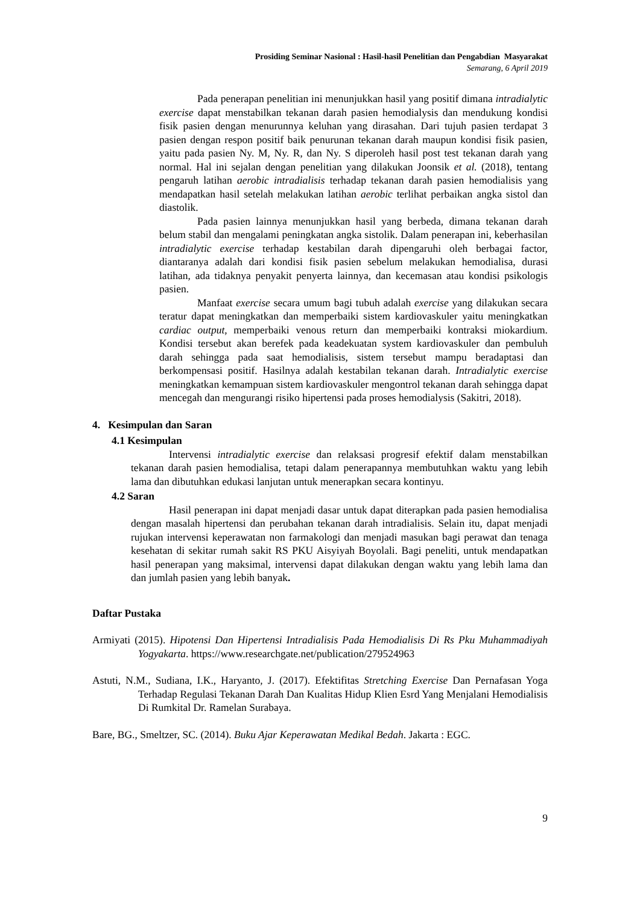Prosiding Seminar Nasional : Hasil-hasil Penelitian dan Pengabdian Masyarakat
Semarang, 6 April 2019
Pada penerapan penelitian ini menunjukkan hasil yang positif dimana intradialytic exercise dapat menstabilkan tekanan darah pasien hemodialysis dan mendukung kondisi fisik pasien dengan menurunnya keluhan yang dirasahan. Dari tujuh pasien terdapat 3 pasien dengan respon positif baik penurunan tekanan darah maupun kondisi fisik pasien, yaitu pada pasien Ny. M, Ny. R, dan Ny. S diperoleh hasil post test tekanan darah yang normal. Hal ini sejalan dengan penelitian yang dilakukan Joonsik et al. (2018), tentang pengaruh latihan aerobic intradialisis terhadap tekanan darah pasien hemodialisis yang mendapatkan hasil setelah melakukan latihan aerobic terlihat perbaikan angka sistol dan diastolik.
Pada pasien lainnya menunjukkan hasil yang berbeda, dimana tekanan darah belum stabil dan mengalami peningkatan angka sistolik. Dalam penerapan ini, keberhasilan intradialytic exercise terhadap kestabilan darah dipengaruhi oleh berbagai factor, diantaranya adalah dari kondisi fisik pasien sebelum melakukan hemodialisa, durasi latihan, ada tidaknya penyakit penyerta lainnya, dan kecemasan atau kondisi psikologis pasien.
Manfaat exercise secara umum bagi tubuh adalah exercise yang dilakukan secara teratur dapat meningkatkan dan memperbaiki sistem kardiovaskuler yaitu meningkatkan cardiac output, memperbaiki venous return dan memperbaiki kontraksi miokardium. Kondisi tersebut akan berefek pada keadekuatan system kardiovaskuler dan pembuluh darah sehingga pada saat hemodialisis, sistem tersebut mampu beradaptasi dan berkompensasi positif. Hasilnya adalah kestabilan tekanan darah. Intradialytic exercise meningkatkan kemampuan sistem kardiovaskuler mengontrol tekanan darah sehingga dapat mencegah dan mengurangi risiko hipertensi pada proses hemodialysis (Sakitri, 2018).
4. Kesimpulan dan Saran
4.1 Kesimpulan
Intervensi intradialytic exercise dan relaksasi progresif efektif dalam menstabilkan tekanan darah pasien hemodialisa, tetapi dalam penerapannya membutuhkan waktu yang lebih lama dan dibutuhkan edukasi lanjutan untuk menerapkan secara kontinyu.
4.2 Saran
Hasil penerapan ini dapat menjadi dasar untuk dapat diterapkan pada pasien hemodialisa dengan masalah hipertensi dan perubahan tekanan darah intradialisis. Selain itu, dapat menjadi rujukan intervensi keperawatan non farmakologi dan menjadi masukan bagi perawat dan tenaga kesehatan di sekitar rumah sakit RS PKU Aisyiyah Boyolali. Bagi peneliti, untuk mendapatkan hasil penerapan yang maksimal, intervensi dapat dilakukan dengan waktu yang lebih lama dan dan jumlah pasien yang lebih banyak.
Daftar Pustaka
Armiyati (2015). Hipotensi Dan Hipertensi Intradialisis Pada Hemodialisis Di Rs Pku Muhammadiyah Yogyakarta. https://www.researchgate.net/publication/279524963
Astuti, N.M., Sudiana, I.K., Haryanto, J. (2017). Efektifitas Stretching Exercise Dan Pernafasan Yoga Terhadap Regulasi Tekanan Darah Dan Kualitas Hidup Klien Esrd Yang Menjalani Hemodialisis Di Rumkital Dr. Ramelan Surabaya.
Bare, BG., Smeltzer, SC. (2014). Buku Ajar Keperawatan Medikal Bedah. Jakarta : EGC.
9